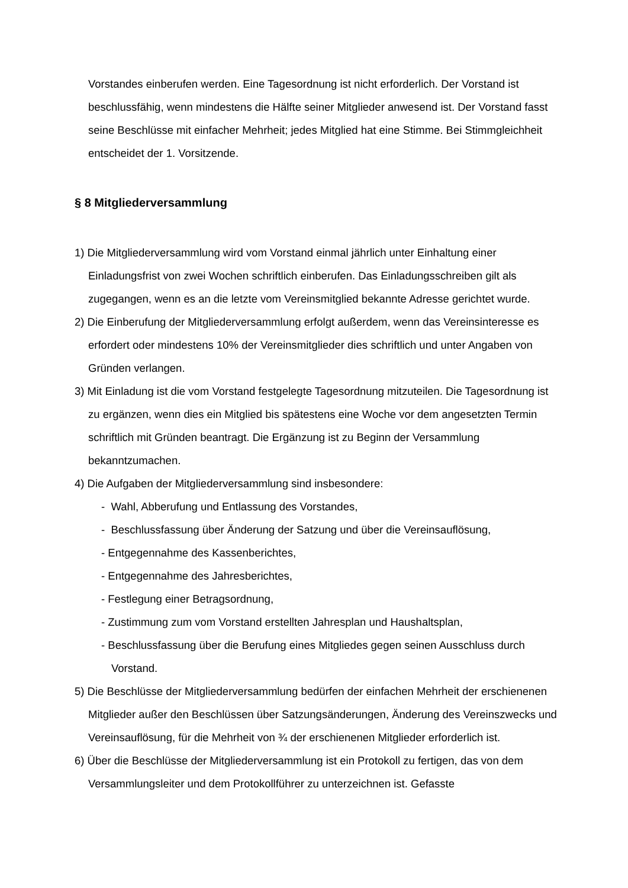Vorstandes einberufen werden. Eine Tagesordnung ist nicht erforderlich. Der Vorstand ist beschlussfähig, wenn mindestens die Hälfte seiner Mitglieder anwesend ist. Der Vorstand fasst seine Beschlüsse mit einfacher Mehrheit; jedes Mitglied hat eine Stimme. Bei Stimmgleichheit entscheidet der 1. Vorsitzende.
§ 8 Mitgliederversammlung
1) Die Mitgliederversammlung wird vom Vorstand einmal jährlich unter Einhaltung einer Einladungsfrist von zwei Wochen schriftlich einberufen. Das Einladungsschreiben gilt als zugegangen, wenn es an die letzte vom Vereinsmitglied bekannte Adresse gerichtet wurde.
2) Die Einberufung der Mitgliederversammlung erfolgt außerdem, wenn das Vereinsinteresse es erfordert oder mindestens 10% der Vereinsmitglieder dies schriftlich und unter Angaben von Gründen verlangen.
3) Mit Einladung ist die vom Vorstand festgelegte Tagesordnung mitzuteilen. Die Tagesordnung ist zu ergänzen, wenn dies ein Mitglied bis spätestens eine Woche vor dem angesetzten Termin schriftlich mit Gründen beantragt. Die Ergänzung ist zu Beginn der Versammlung bekanntzumachen.
4) Die Aufgaben der Mitgliederversammlung sind insbesondere:
- Wahl, Abberufung und Entlassung des Vorstandes,
- Beschlussfassung über Änderung der Satzung und über die Vereinsauflösung,
- Entgegennahme des Kassenberichtes,
- Entgegennahme des Jahresberichtes,
- Festlegung einer Betragsordnung,
- Zustimmung zum vom Vorstand erstellten Jahresplan und Haushaltsplan,
- Beschlussfassung über die Berufung eines Mitgliedes gegen seinen Ausschluss durch Vorstand.
5) Die Beschlüsse der Mitgliederversammlung bedürfen der einfachen Mehrheit der erschienenen Mitglieder außer den Beschlüssen über Satzungsänderungen, Änderung des Vereinszwecks und Vereinsauflösung, für die Mehrheit von ¾ der erschienenen Mitglieder erforderlich ist.
6) Über die Beschlüsse der Mitgliederversammlung ist ein Protokoll zu fertigen, das von dem Versammlungsleiter und dem Protokollführer zu unterzeichnen ist. Gefasste